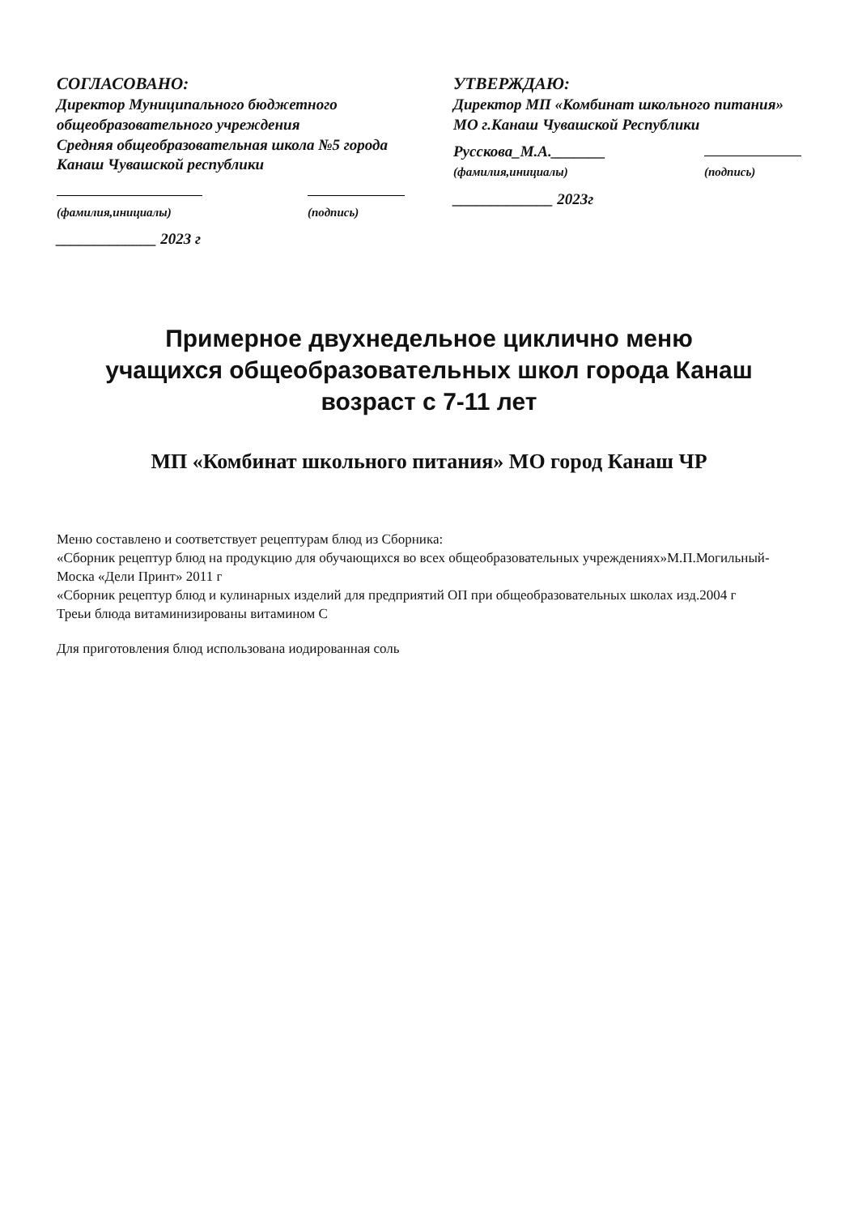СОГЛАСОВАНО:
Директор Муниципального бюджетного общеобразовательного учреждения
Средняя общеобразовательная школа №5 города Канаш Чувашской республики
(фамилия,инициалы)
(подпись)
_____________ 2023 г
УТВЕРЖДАЮ:
Директор МП «Комбинат школьного питания» МО г.Канаш Чувашской Республики
Русскова_М.А._______
(фамилия,инициалы)
(подпись)
_____________ 2023г
Примерное двухнедельное циклично меню
учащихся общеобразовательных школ города Канаш
возраст с 7-11 лет
МП «Комбинат школьного питания» МО город Канаш ЧР
Меню составлено и соответствует рецептурам блюд из Сборника:
«Сборник рецептур блюд на продукцию для обучающихся во всех общеобразовательных учреждениях»М.П.Могильный-Моска «Дели Принт» 2011 г
«Сборник рецептур блюд и кулинарных изделий для предприятий ОП при общеобразовательных школах изд.2004 г
Треьи блюда витаминизированы витамином С
Для приготовления блюд использована иодированная соль